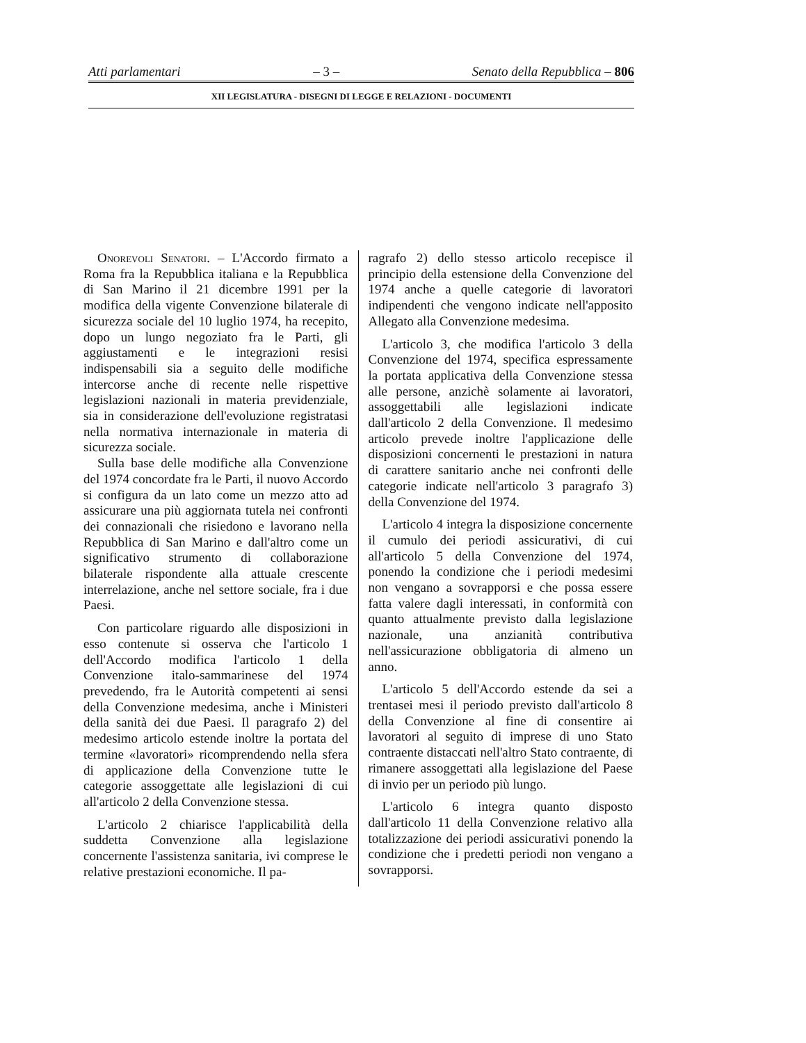Atti parlamentari – 3 – Senato della Repubblica – 806
XII LEGISLATURA - DISEGNI DI LEGGE E RELAZIONI - DOCUMENTI
Onorevoli Senatori. – L'Accordo firmato a Roma fra la Repubblica italiana e la Repubblica di San Marino il 21 dicembre 1991 per la modifica della vigente Convenzione bilaterale di sicurezza sociale del 10 luglio 1974, ha recepito, dopo un lungo negoziato fra le Parti, gli aggiustamenti e le integrazioni resisi indispensabili sia a seguito delle modifiche intercorse anche di recente nelle rispettive legislazioni nazionali in materia previdenziale, sia in considerazione dell'evoluzione registratasi nella normativa internazionale in materia di sicurezza sociale.
Sulla base delle modifiche alla Convenzione del 1974 concordate fra le Parti, il nuovo Accordo si configura da un lato come un mezzo atto ad assicurare una più aggiornata tutela nei confronti dei connazionali che risiedono e lavorano nella Repubblica di San Marino e dall'altro come un significativo strumento di collaborazione bilaterale rispondente alla attuale crescente interrelazione, anche nel settore sociale, fra i due Paesi.
Con particolare riguardo alle disposizioni in esso contenute si osserva che l'articolo 1 dell'Accordo modifica l'articolo 1 della Convenzione italo-sammarinese del 1974 prevedendo, fra le Autorità competenti ai sensi della Convenzione medesima, anche i Ministeri della sanità dei due Paesi. Il paragrafo 2) del medesimo articolo estende inoltre la portata del termine «lavoratori» ricomprendendo nella sfera di applicazione della Convenzione tutte le categorie assoggettate alle legislazioni di cui all'articolo 2 della Convenzione stessa.
L'articolo 2 chiarisce l'applicabilità della suddetta Convenzione alla legislazione concernente l'assistenza sanitaria, ivi comprese le relative prestazioni economiche. Il pa-
ragrafo 2) dello stesso articolo recepisce il principio della estensione della Convenzione del 1974 anche a quelle categorie di lavoratori indipendenti che vengono indicate nell'apposito Allegato alla Convenzione medesima.
L'articolo 3, che modifica l'articolo 3 della Convenzione del 1974, specifica espressamente la portata applicativa della Convenzione stessa alle persone, anzichè solamente ai lavoratori, assoggettabili alle legislazioni indicate dall'articolo 2 della Convenzione. Il medesimo articolo prevede inoltre l'applicazione delle disposizioni concernenti le prestazioni in natura di carattere sanitario anche nei confronti delle categorie indicate nell'articolo 3 paragrafo 3) della Convenzione del 1974.
L'articolo 4 integra la disposizione concernente il cumulo dei periodi assicurativi, di cui all'articolo 5 della Convenzione del 1974, ponendo la condizione che i periodi medesimi non vengano a sovrapporsi e che possa essere fatta valere dagli interessati, in conformità con quanto attualmente previsto dalla legislazione nazionale, una anzianità contributiva nell'assicurazione obbligatoria di almeno un anno.
L'articolo 5 dell'Accordo estende da sei a trentasei mesi il periodo previsto dall'articolo 8 della Convenzione al fine di consentire ai lavoratori al seguito di imprese di uno Stato contraente distaccati nell'altro Stato contraente, di rimanere assoggettati alla legislazione del Paese di invio per un periodo più lungo.
L'articolo 6 integra quanto disposto dall'articolo 11 della Convenzione relativo alla totalizzazione dei periodi assicurativi ponendo la condizione che i predetti periodi non vengano a sovrapporsi.